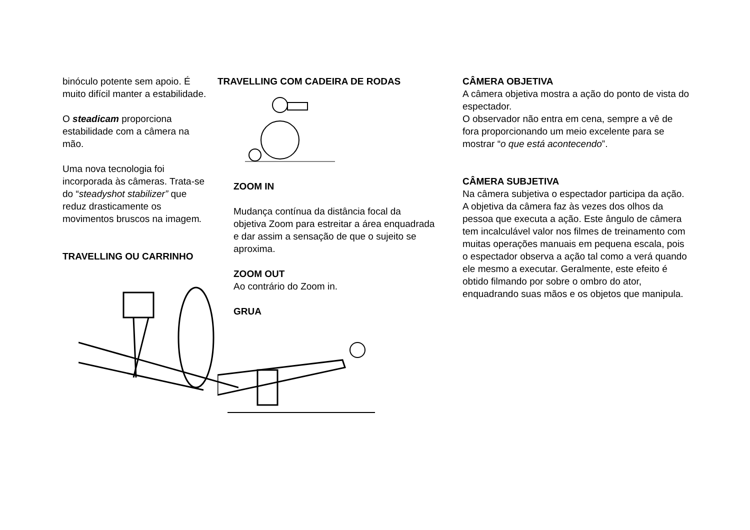binóculo potente sem apoio. É muito difícil manter a estabilidade.
O steadicam proporciona estabilidade com a câmera na mão.
Uma nova tecnologia foi incorporada às câmeras. Trata-se do “steadyshot stabilizer” que reduz drasticamente os movimentos bruscos na imagem.
TRAVELLING OU CARRINHO
TRAVELLING COM CADEIRA DE RODAS
ZOOM IN
Mudança contínua da distância focal da objetiva Zoom para estreitar a área enquadrada e dar assim a sensação de que o sujeito se aproxima.
ZOOM OUT
Ao contrário do Zoom in.
GRUA
CÂMERA OBJETIVA
A câmera objetiva mostra a ação do ponto de vista do espectador.
O observador não entra em cena, sempre a vê de fora proporcionando um meio excelente para se mostrar “o que está acontecendo”.
CÂMERA SUBJETIVA
Na câmera subjetiva o espectador participa da ação. A objetiva da câmera faz às vezes dos olhos da pessoa que executa a ação. Este ângulo de câmera tem incalculável valor nos filmes de treinamento com muitas operações manuais em pequena escala, pois o espectador observa a ação tal como a verá quando ele mesmo a executar. Geralmente, este efeito é obtido filmando por sobre o ombro do ator, enquadrando suas mãos e os objetos que manipula.